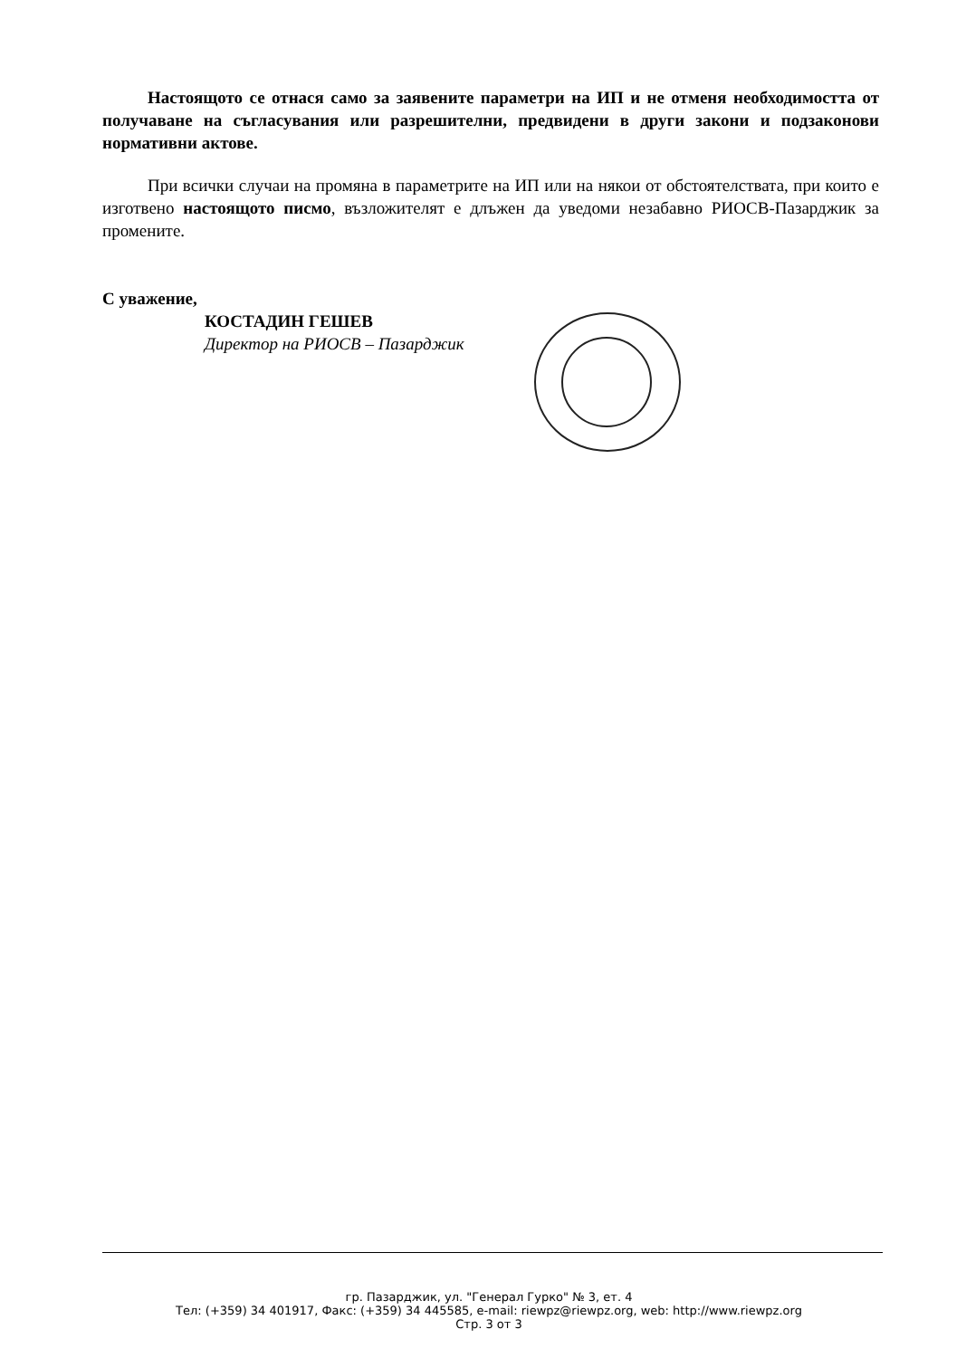Настоящото се отнася само за заявените параметри на ИП и не отменя необходимостта от получаване на съгласувания или разрешителни, предвидени в други закони и подзаконови нормативни актове.
При всички случаи на промяна в параметрите на ИП или на някои от обстоятелствата, при които е изготвено настоящото писмо, възложителят е длъжен да уведоми незабавно РИОСВ-Пазарджик за промените.
С уважение,
КОСТАДИН ГЕШЕВ
Директор на РИОСВ – Пазарджик
гр. Пазарджик, ул. "Генерал Гурко" № 3, ет. 4
Тел: (+359) 34 401917, Факс: (+359) 34 445585, e-mail: riewpz@riewpz.org, web: http://www.riewpz.org
Стр. 3 от 3